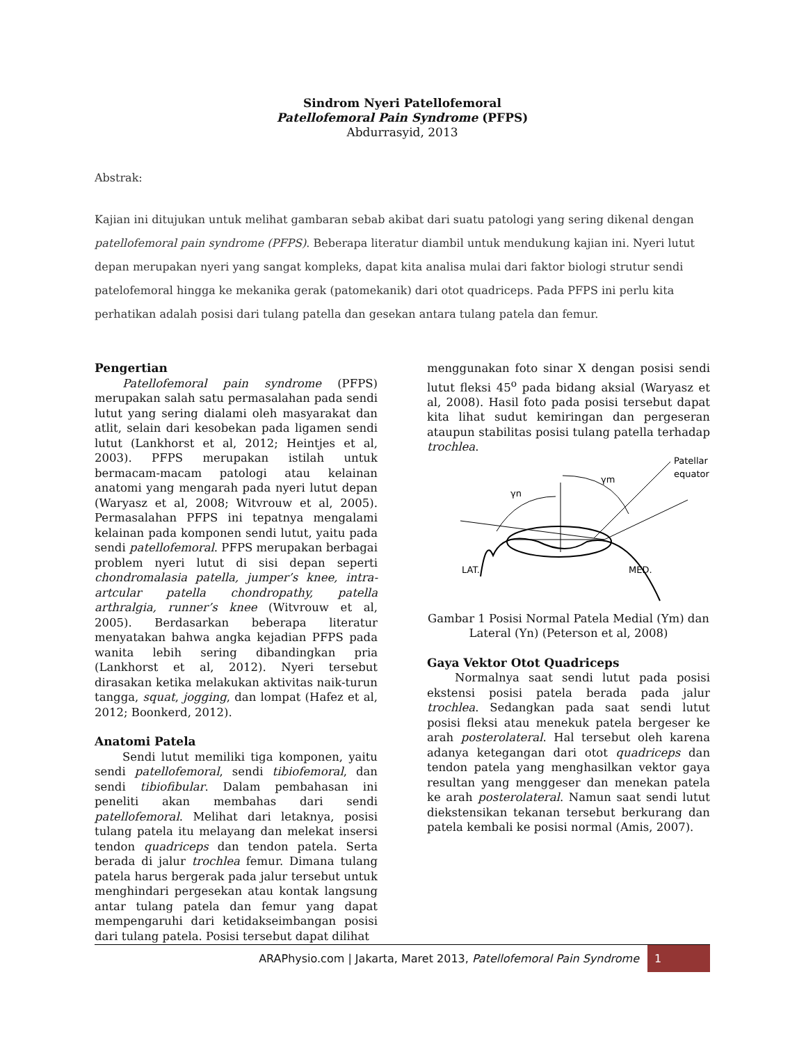Sindrom Nyeri Patellofemoral
Patellofemoral Pain Syndrome (PFPS)
Abdurrasyid, 2013
Abstrak:
Kajian ini ditujukan untuk melihat gambaran sebab akibat dari suatu patologi yang sering dikenal dengan patellofemoral pain syndrome (PFPS). Beberapa literatur diambil untuk mendukung kajian ini. Nyeri lutut depan merupakan nyeri yang sangat kompleks, dapat kita analisa mulai dari faktor biologi strutur sendi patelofemoral hingga ke mekanika gerak (patomekanik) dari otot quadriceps. Pada PFPS ini perlu kita perhatikan adalah posisi dari tulang patella dan gesekan antara tulang patela dan femur.
Pengertian
Patellofemoral pain syndrome (PFPS) merupakan salah satu permasalahan pada sendi lutut yang sering dialami oleh masyarakat dan atlit, selain dari kesobekan pada ligamen sendi lutut (Lankhorst et al, 2012; Heintjes et al, 2003). PFPS merupakan istilah untuk bermacam-macam patologi atau kelainan anatomi yang mengarah pada nyeri lutut depan (Waryasz et al, 2008; Witvrouw et al, 2005). Permasalahan PFPS ini tepatnya mengalami kelainan pada komponen sendi lutut, yaitu pada sendi patellofemoral. PFPS merupakan berbagai problem nyeri lutut di sisi depan seperti chondromalasia patella, jumper’s knee, intra-artcular patella chondropathy, patella arthralgia, runner’s knee (Witvrouw et al, 2005). Berdasarkan beberapa literatur menyatakan bahwa angka kejadian PFPS pada wanita lebih sering dibandingkan pria (Lankhorst et al, 2012). Nyeri tersebut dirasakan ketika melakukan aktivitas naik-turun tangga, squat, jogging, dan lompat (Hafez et al, 2012; Boonkerd, 2012).
Anatomi Patela
Sendi lutut memiliki tiga komponen, yaitu sendi patellofemoral, sendi tibiofemoral, dan sendi tibiofibular. Dalam pembahasan ini peneliti akan membahas dari sendi patellofemoral. Melihat dari letaknya, posisi tulang patela itu melayang dan melekat insersi tendon quadriceps dan tendon patela. Serta berada di jalur trochlea femur. Dimana tulang patela harus bergerak pada jalur tersebut untuk menghindari pergesekan atau kontak langsung antar tulang patela dan femur yang dapat mempengaruhi dari ketidakseimbangan posisi dari tulang patela. Posisi tersebut dapat dilihat
menggunakan foto sinar X dengan posisi sendi lutut fleksi 45<sup>o</sup> pada bidang aksial (Waryasz et al, 2008). Hasil foto pada posisi tersebut dapat kita lihat sudut kemiringan dan pergeseran ataupun stabilitas posisi tulang patella terhadap trochlea.
Patellar
equator
γn
γm
LAT.
MED.
Gambar 1 Posisi Normal Patela Medial (Ym) dan Lateral (Yn) (Peterson et al, 2008)
Gaya Vektor Otot Quadriceps
Normalnya saat sendi lutut pada posisi ekstensi posisi patela berada pada jalur trochlea. Sedangkan pada saat sendi lutut posisi fleksi atau menekuk patela bergeser ke arah posterolateral. Hal tersebut oleh karena adanya ketegangan dari otot quadriceps dan tendon patela yang menghasilkan vektor gaya resultan yang menggeser dan menekan patela ke arah posterolateral. Namun saat sendi lutut diekstensikan tekanan tersebut berkurang dan patela kembali ke posisi normal (Amis, 2007).
ARAPhysio.com | Jakarta, Maret 2013, Patellofemoral Pain Syndrome 1